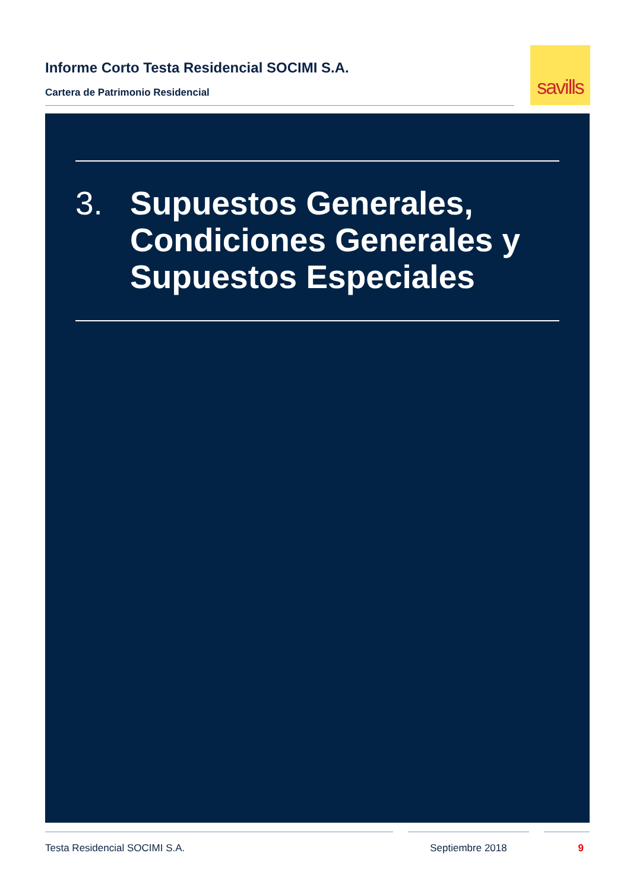Informe Corto Testa Residencial SOCIMI S.A.
Cartera de Patrimonio Residencial
savills
3. Supuestos Generales, Condiciones Generales y Supuestos Especiales
Testa Residencial SOCIMI S.A. Septiembre 2018 9